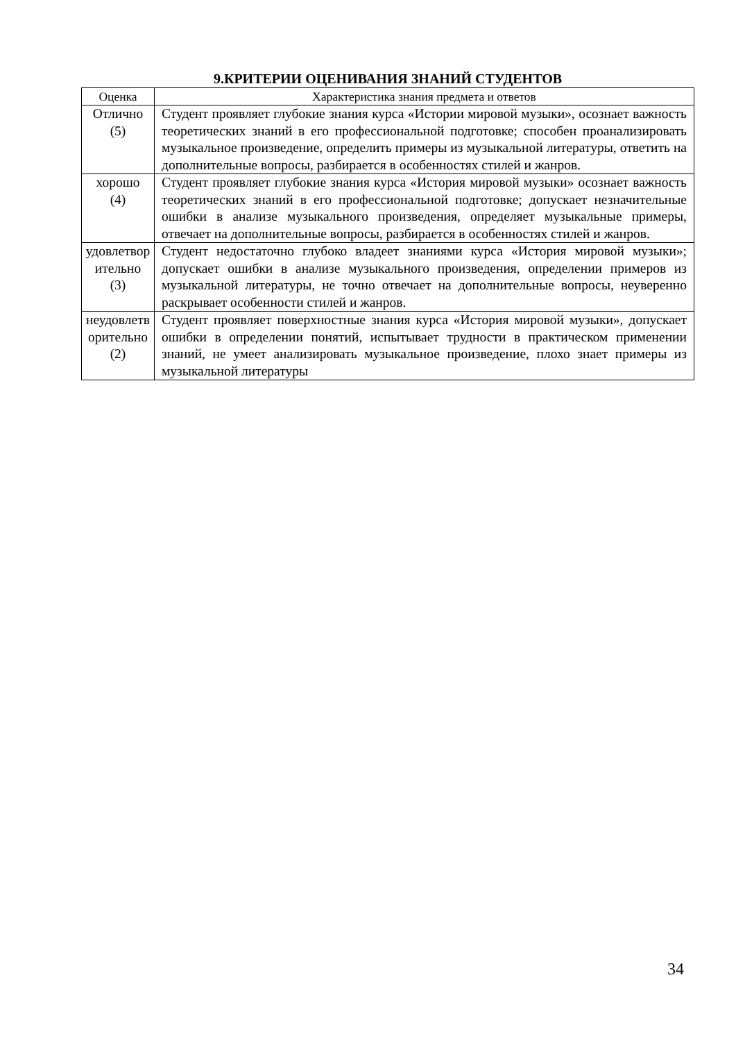9.КРИТЕРИИ ОЦЕНИВАНИЯ ЗНАНИЙ СТУДЕНТОВ
| Оценка | Характеристика знания предмета и ответов |
| --- | --- |
| Отлично (5) | Студент проявляет глубокие знания курса «Истории мировой музыки», осознает важность теоретических знаний в его профессиональной подготовке; способен проанализировать музыкальное произведение, определить примеры из музыкальной литературы, ответить на дополнительные вопросы, разбирается в особенностях стилей и жанров. |
| хорошо (4) | Студент проявляет глубокие знания курса «История мировой музыки» осознает важность теоретических знаний в его профессиональной подготовке; допускает незначительные ошибки в анализе музыкального произведения, определяет музыкальные примеры, отвечает на дополнительные вопросы, разбирается в особенностях стилей и жанров. |
| удовлетвор ительно (3) | Студент недостаточно глубоко владеет знаниями курса «История мировой музыки»; допускает ошибки в анализе музыкального произведения, определении примеров из музыкальной литературы, не точно отвечает на дополнительные вопросы, неуверенно раскрывает особенности стилей и жанров. |
| неудовлетв орительно (2) | Студент проявляет поверхностные знания курса «История мировой музыки», допускает ошибки в определении понятий, испытывает трудности в практическом применении знаний, не умеет анализировать музыкальное произведение, плохо знает примеры из музыкальной литературы |
34